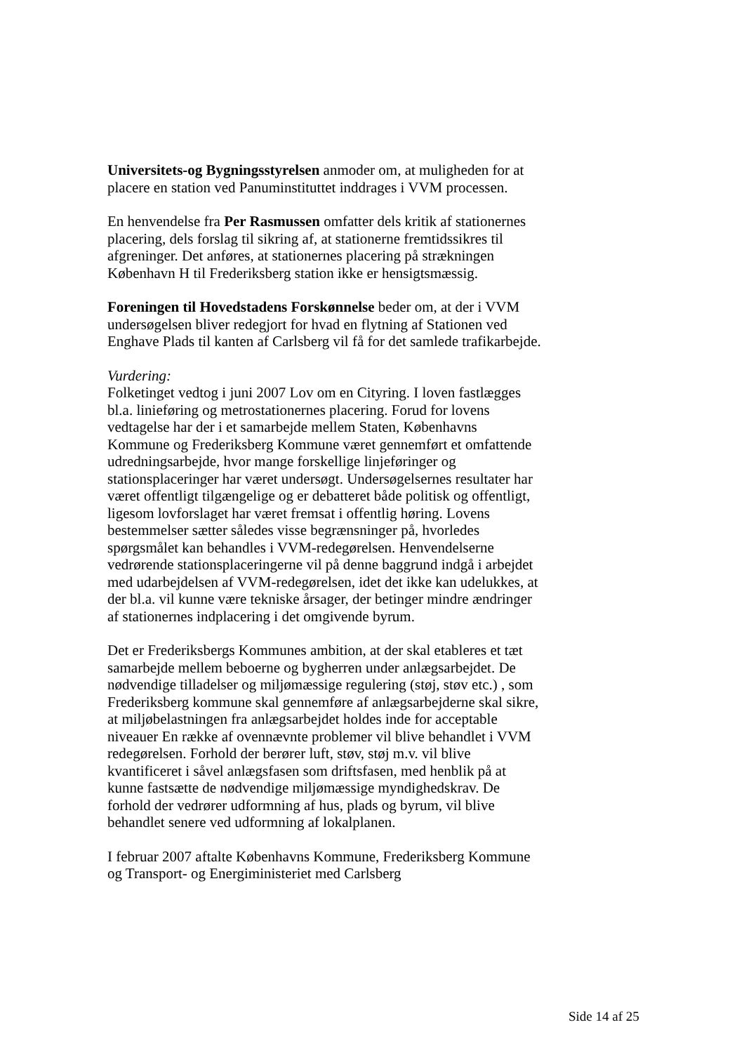Universitets-og Bygningsstyrelsen anmoder om, at muligheden for at placere en station ved Panuminstituttet inddrages i VVM processen.
En henvendelse fra Per Rasmussen omfatter dels kritik af stationernes placering, dels forslag til sikring af, at stationerne fremtidssikres til afgreninger. Det anføres, at stationernes placering på strækningen København H til Frederiksberg station ikke er hensigtsmæssig.
Foreningen til Hovedstadens Forskønnelse beder om, at der i VVM undersøgelsen bliver redegjort for hvad en flytning af Stationen ved Enghave Plads til kanten af Carlsberg vil få for det samlede trafikarbejde.
Vurdering:
Folketinget vedtog i juni 2007 Lov om en Cityring. I loven fastlægges bl.a. linieføring og metrostationernes placering. Forud for lovens vedtagelse har der i et samarbejde mellem Staten, Københavns Kommune og Frederiksberg Kommune været gennemført et omfattende udredningsarbejde, hvor mange forskellige linjeføringer og stationsplaceringer har været undersøgt. Undersøgelsernes resultater har været offentligt tilgængelige og er debatteret både politisk og offentligt, ligesom lovforslaget har været fremsat i offentlig høring. Lovens bestemmelser sætter således visse begrænsninger på, hvorledes spørgsmålet kan behandles i VVM-redegørelsen. Henvendelserne vedrørende stationsplaceringerne vil på denne baggrund indgå i arbejdet med udarbejdelsen af VVM-redegørelsen, idet det ikke kan udelukkes, at der bl.a. vil kunne være tekniske årsager, der betinger mindre ændringer af stationernes indplacering i det omgivende byrum.
Det er Frederiksbergs Kommunes ambition, at der skal etableres et tæt samarbejde mellem beboerne og bygherren under anlægsarbejdet. De nødvendige tilladelser og miljømæssige regulering (støj, støv etc.) , som Frederiksberg kommune skal gennemføre af anlægsarbejderne skal sikre, at miljøbelastningen fra anlægsarbejdet holdes inde for acceptable niveauer En række af ovennævnte problemer vil blive behandlet i VVM redegørelsen. Forhold der berører luft, støv, støj m.v. vil blive kvantificeret i såvel anlægsfasen som driftsfasen, med henblik på at kunne fastsætte de nødvendige miljømæssige myndighedskrav. De forhold der vedrører udformning af hus, plads og byrum, vil blive behandlet senere ved udformning af lokalplanen.
I februar 2007 aftalte Københavns Kommune, Frederiksberg Kommune og Transport- og Energiministeriet med Carlsberg
Side 14 af 25